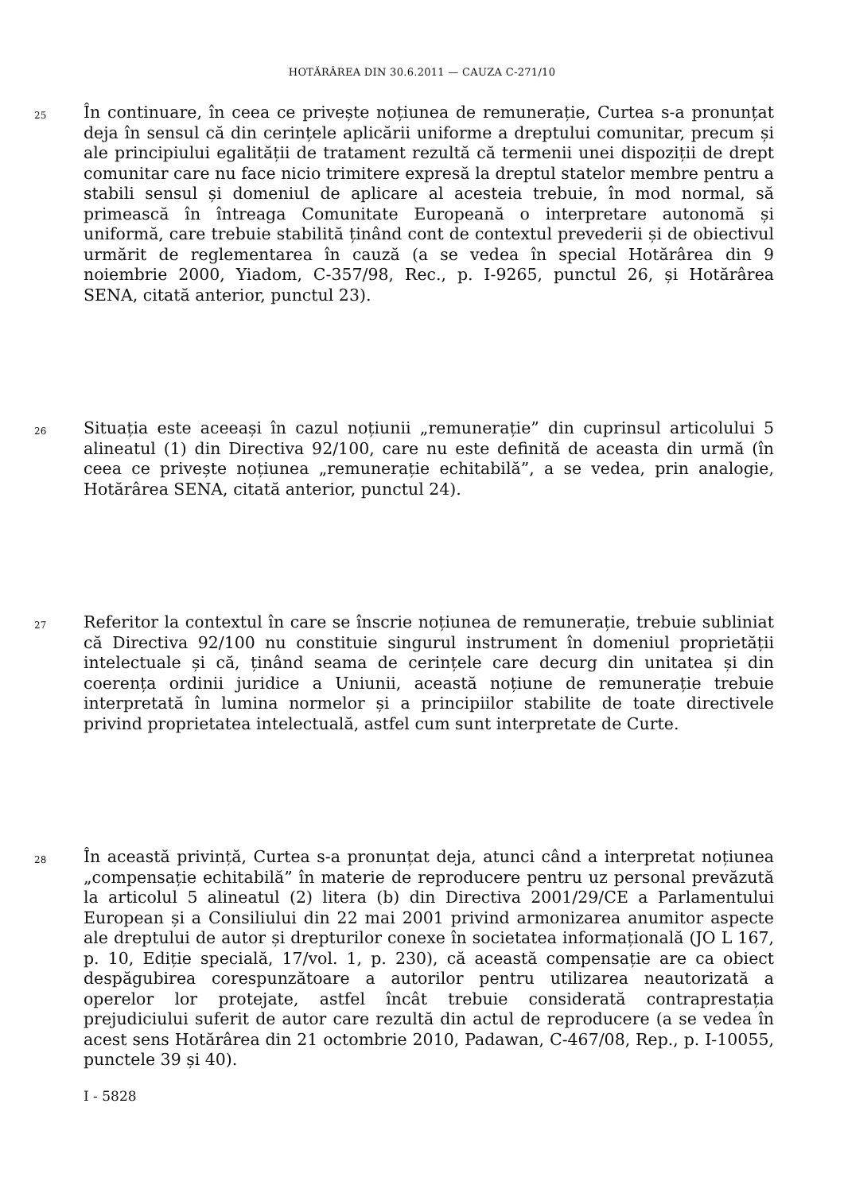HOTĂRÂREA DIN 30.6.2011 — CAUZA C-271/10
25
În continuare, în ceea ce privește noțiunea de remunerație, Curtea s-a pronunțat deja în sensul că din cerințele aplicării uniforme a dreptului comunitar, precum și ale principiului egalității de tratament rezultă că termenii unei dispoziții de drept comunitar care nu face nicio trimitere expresă la dreptul statelor membre pentru a stabili sensul și domeniul de aplicare al acesteia trebuie, în mod normal, să primească în întreaga Comunitate Europeană o interpretare autonomă și uniformă, care trebuie stabilită ținând cont de contextul prevederii și de obiectivul urmărit de reglementarea în cauză (a se vedea în special Hotărârea din 9 noiembrie 2000, Yiadom, C-357/98, Rec., p. I-9265, punctul 26, și Hotărârea SENA, citată anterior, punctul 23).
26
Situația este aceeași în cazul noțiunii „remunerație” din cuprinsul articolului 5 alineatul (1) din Directiva 92/100, care nu este definită de aceasta din urmă (în ceea ce privește noțiunea „remunerație echitabilă”, a se vedea, prin analogie, Hotărârea SENA, citată anterior, punctul 24).
27
Referitor la contextul în care se înscrie noțiunea de remunerație, trebuie subliniat că Directiva 92/100 nu constituie singurul instrument în domeniul proprietății intelectuale și că, ținând seama de cerințele care decurg din unitatea și din coerența ordinii juridice a Uniunii, această noțiune de remunerație trebuie interpretată în lumina normelor și a principiilor stabilite de toate directivele privind proprietatea intelectuală, astfel cum sunt interpretate de Curte.
28
În această privință, Curtea s-a pronunțat deja, atunci când a interpretat noțiunea „compensație echitabilă” în materie de reproducere pentru uz personal prevăzută la articolul 5 alineatul (2) litera (b) din Directiva 2001/29/CE a Parlamentului European și a Consiliului din 22 mai 2001 privind armonizarea anumitor aspecte ale dreptului de autor și drepturilor conexe în societatea informațională (JO L 167, p. 10, Ediție specială, 17/vol. 1, p. 230), că această compensație are ca obiect despăgubirea corespunzătoare a autorilor pentru utilizarea neautorizată a operelor lor protejate, astfel încât trebuie considerată contraprestația prejudiciului suferit de autor care rezultă din actul de reproducere (a se vedea în acest sens Hotărârea din 21 octombrie 2010, Padawan, C-467/08, Rep., p. I-10055, punctele 39 și 40).
I - 5828